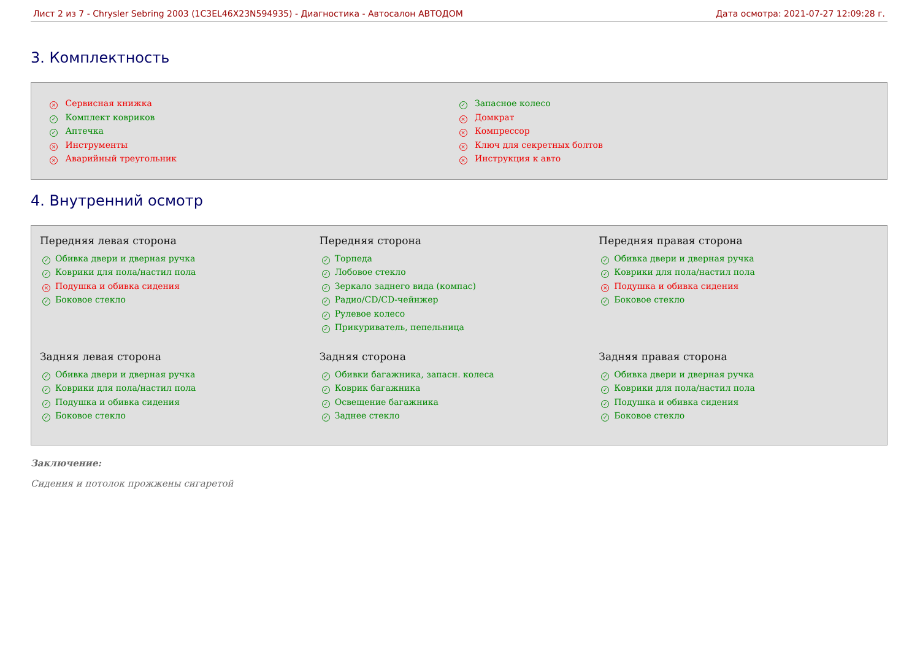Лист 2 из 7 - Chrysler Sebring 2003 (1C3EL46X23N594935) - Диагностика - Автосалон АВТОДОМ Дата осмотра: 2021-07-27 12:09:28 г.
3. Комплектность
× Сервисная книжка
✓ Комплект ковриков
✓ Аптечка
× Инструменты
× Аварийный треугольник
✓ Запасное колесо
× Домкрат
× Компрессор
× Ключ для секретных болтов
× Инструкция к авто
4. Внутренний осмотр
Передняя левая сторона
✓ Обивка двери и дверная ручка
✓ Коврики для пола/настил пола
× Подушка и обивка сидения
✓ Боковое стекло
Передняя сторона
✓ Торпеда
✓ Лобовое стекло
✓ Зеркало заднего вида (компас)
✓ Радио/CD/CD-чейнжер
✓ Рулевое колесо
✓ Прикуриватель, пепельница
Передняя правая сторона
✓ Обивка двери и дверная ручка
✓ Коврики для пола/настил пола
× Подушка и обивка сидения
✓ Боковое стекло
Задняя левая сторона
✓ Обивка двери и дверная ручка
✓ Коврики для пола/настил пола
✓ Подушка и обивка сидения
✓ Боковое стекло
Задняя сторона
✓ Обивки багажника, запасн. колеса
✓ Коврик багажника
✓ Освещение багажника
✓ Заднее стекло
Задняя правая сторона
✓ Обивка двери и дверная ручка
✓ Коврики для пола/настил пола
✓ Подушка и обивка сидения
✓ Боковое стекло
Заключение:
Сидения и потолок прожжены сигаретой